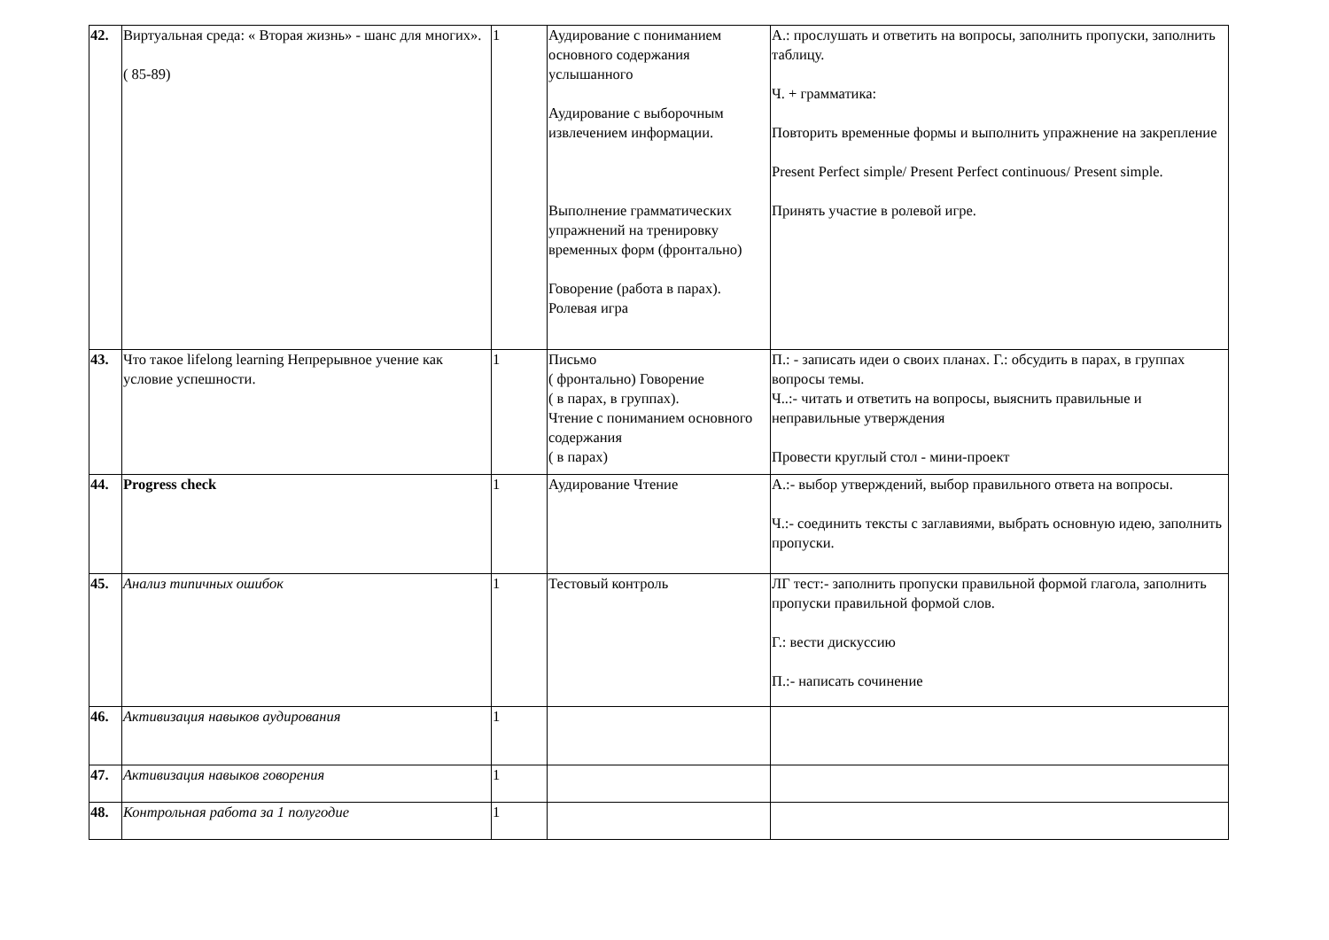| 42. | Виртуальная среда: « Вторая жизнь» - шанс для многих». ( 85-89) | 1 | Аудирование с пониманием основного содержания услышанного Аудирование с выборочным извлечением информации. Выполнение грамматических упражнений на тренировку временных форм (фронтально) Говорение (работа в парах). Ролевая игра | А.: прослушать и ответить на вопросы, заполнить пропуски, заполнить таблицу. Ч. + грамматика: Повторить временные формы и выполнить упражнение на закрепление Present Perfect simple/ Present Perfect continuous/ Present simple. Принять участие в ролевой игре. |
| 43. | Что такое lifelong learning Непрерывное учение как условие успешности. | 1 | Письмо ( фронтально) Говорение ( в парах, в группах). Чтение с пониманием основного содержания ( в парах) | П.: - записать идеи о своих планах. Г.: обсудить в парах, в группах вопросы темы. Ч..:- читать и ответить на вопросы, выяснить правильные и неправильные утверждения Провести круглый стол - мини-проект |
| 44. | Progress check | 1 | Аудирование Чтение | А.:- выбор утверждений, выбор правильного ответа на вопросы. Ч.:- соединить тексты с заглавиями, выбрать основную идею, заполнить пропуски. |
| 45. | Анализ типичных ошибок | 1 | Тестовый контроль | ЛГ тест:- заполнить пропуски правильной формой глагола, заполнить пропуски правильной формой слов. Г.: вести дискуссию П.:- написать сочинение |
| 46. | Активизация навыков аудирования | 1 | | |
| 47. | Активизация навыков говорения | 1 | | |
| 48. | Контрольная работа за 1 полугодие | 1 | | |